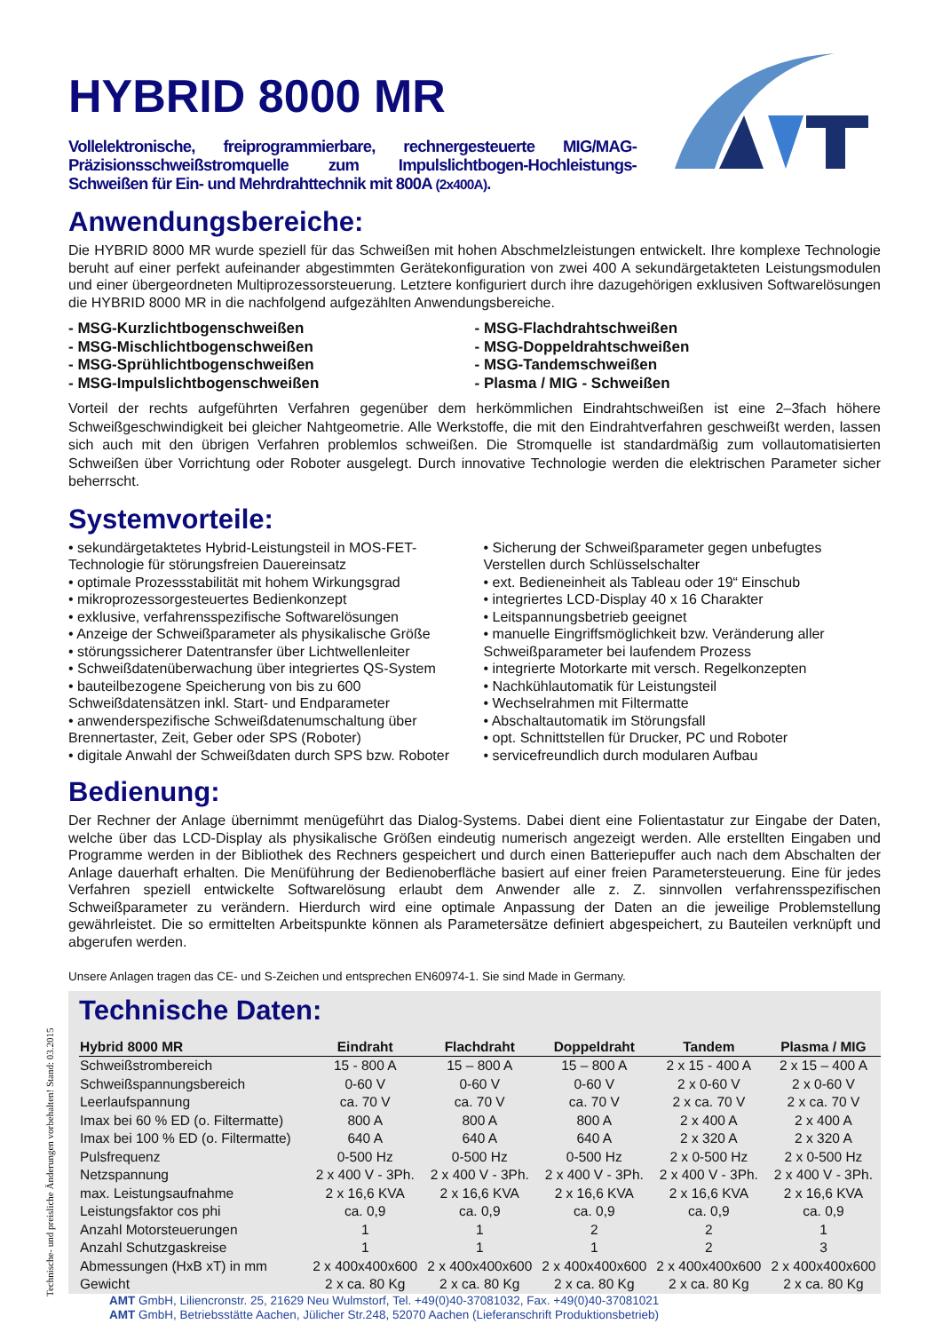Technische- und preisliche Änderungen vorbehalten! Stand: 03.2015
HYBRID 8000 MR
Vollelektronische, freiprogrammierbare, rechnergesteuerte MIG/MAG-Präzisionsschweißstromquelle zum Impulslichtbogen-Hochleistungs-Schweißen für Ein- und Mehrdrahttechnik mit 800A (2x400A).
Anwendungsbereiche:
Die HYBRID 8000 MR wurde speziell für das Schweißen mit hohen Abschmelzleistungen entwickelt. Ihre komplexe Technologie beruht auf einer perfekt aufeinander abgestimmten Gerätekonfiguration von zwei 400 A sekundärgetakteten Leistungsmodulen und einer übergeordneten Multiprozessorsteuerung. Letztere konfiguriert durch ihre dazugehörigen exklusiven Softwarelösungen die HYBRID 8000 MR in die nachfolgend aufgezählten Anwendungsbereiche.
- MSG-Kurzlichtbogenschweißen
- MSG-Mischlichtbogenschweißen
- MSG-Sprühlichtbogenschweißen
- MSG-Impulslichtbogenschweißen
- MSG-Flachdrahtschweißen
- MSG-Doppeldrahtschweißen
- MSG-Tandemschweißen
- Plasma / MIG - Schweißen
Vorteil der rechts aufgeführten Verfahren gegenüber dem herkömmlichen Eindrahtschweißen ist eine 2–3fach höhere Schweißgeschwindigkeit bei gleicher Nahtgeometrie. Alle Werkstoffe, die mit den Eindrahtverfahren geschweißt werden, lassen sich auch mit den übrigen Verfahren problemlos schweißen. Die Stromquelle ist standardmäßig zum vollautomatisierten Schweißen über Vorrichtung oder Roboter ausgelegt. Durch innovative Technologie werden die elektrischen Parameter sicher beherrscht.
Systemvorteile:
• sekundärgetaktetes Hybrid-Leistungsteil in MOS-FET-Technologie für störungsfreien Dauereinsatz
• optimale Prozessstabilität mit hohem Wirkungsgrad
• mikroprozessorgesteuertes Bedienkonzept
• exklusive, verfahrensspezifische Softwarelösungen
• Anzeige der Schweißparameter als physikalische Größe
• störungssicherer Datentransfer über Lichtwellenleiter
• Schweißdatenüberwachung über integriertes QS-System
• bauteilbezogene Speicherung von bis zu 600 Schweißdatensätzen inkl. Start- und Endparameter
• anwenderspezifische Schweißdatenumschaltung über Brennertaster, Zeit, Geber oder SPS (Roboter)
• digitale Anwahl der Schweißdaten durch SPS bzw. Roboter
• Sicherung der Schweißparameter gegen unbefugtes Verstellen durch Schlüsselschalter
• ext. Bedieneinheit als Tableau oder 19“ Einschub
• integriertes LCD-Display 40 x 16 Charakter
• Leitspannungsbetrieb geeignet
• manuelle Eingriffsmöglichkeit bzw. Veränderung aller Schweißparameter bei laufendem Prozess
• integrierte Motorkarte mit versch. Regelkonzepten
• Nachkühlautomatik für Leistungsteil
• Wechselrahmen mit Filtermatte
• Abschaltautomatik im Störungsfall
• opt. Schnittstellen für Drucker, PC und Roboter
• servicefreundlich durch modularen Aufbau
Bedienung:
Der Rechner der Anlage übernimmt menügeführt das Dialog-Systems. Dabei dient eine Folientastatur zur Eingabe der Daten, welche über das LCD-Display als physikalische Größen eindeutig numerisch angezeigt werden. Alle erstellten Eingaben und Programme werden in der Bibliothek des Rechners gespeichert und durch einen Batteriepuffer auch nach dem Abschalten der Anlage dauerhaft erhalten. Die Menüführung der Bedienoberfläche basiert auf einer freien Parametersteuerung. Eine für jedes Verfahren speziell entwickelte Softwarelösung erlaubt dem Anwender alle z. Z. sinnvollen verfahrensspezifischen Schweißparameter zu verändern. Hierdurch wird eine optimale Anpassung der Daten an die jeweilige Problemstellung gewährleistet. Die so ermittelten Arbeitspunkte können als Parametersätze definiert abgespeichert, zu Bauteilen verknüpft und abgerufen werden.
Unsere Anlagen tragen das CE- und S-Zeichen und entsprechen EN60974-1. Sie sind Made in Germany.
Technische Daten:
| Hybrid 8000 MR | Eindraht | Flachdraht | Doppeldraht | Tandem | Plasma / MIG |
| --- | --- | --- | --- | --- | --- |
| Schweißstrombereich | 15 - 800 A | 15 – 800 A | 15 – 800 A | 2 x 15 - 400 A | 2 x 15 – 400 A |
| Schweißspannungsbereich | 0-60 V | 0-60 V | 0-60 V | 2 x 0-60 V | 2 x 0-60 V |
| Leerlaufspannung | ca. 70 V | ca. 70 V | ca. 70 V | 2 x ca. 70 V | 2 x ca. 70 V |
| Imax bei 60 % ED (o. Filtermatte) | 800 A | 800 A | 800 A | 2 x 400 A | 2 x 400 A |
| Imax bei 100 % ED (o. Filtermatte) | 640 A | 640 A | 640 A | 2 x 320 A | 2 x 320 A |
| Pulsfrequenz | 0-500 Hz | 0-500 Hz | 0-500 Hz | 2 x 0-500 Hz | 2 x 0-500 Hz |
| Netzspannung | 2 x 400 V - 3Ph. | 2 x 400 V - 3Ph. | 2 x 400 V - 3Ph. | 2 x 400 V - 3Ph. | 2 x 400 V - 3Ph. |
| max. Leistungsaufnahme | 2 x 16,6 KVA | 2 x 16,6 KVA | 2 x 16,6 KVA | 2 x 16,6 KVA | 2 x 16,6 KVA |
| Leistungsfaktor cos phi | ca. 0,9 | ca. 0,9 | ca. 0,9 | ca. 0,9 | ca. 0,9 |
| Anzahl Motorsteuerungen | 1 | 1 | 2 | 2 | 1 |
| Anzahl Schutzgaskreise | 1 | 1 | 1 | 2 | 3 |
| Abmessungen (HxB xT) in mm | 2 x 400x400x600 | 2 x 400x400x600 | 2 x 400x400x600 | 2 x 400x400x600 | 2 x 400x400x600 |
| Gewicht | 2 x ca. 80 Kg | 2 x ca. 80 Kg | 2 x ca. 80 Kg | 2 x ca. 80 Kg | 2 x ca. 80 Kg |
AMT GmbH, Liliencronstr. 25, 21629 Neu Wulmstorf, Tel. +49(0)40-37081032, Fax. +49(0)40-37081021
AMT GmbH, Betriebsstätte Aachen, Jülicher Str.248, 52070 Aachen (Lieferanschrift Produktionsbetrieb)